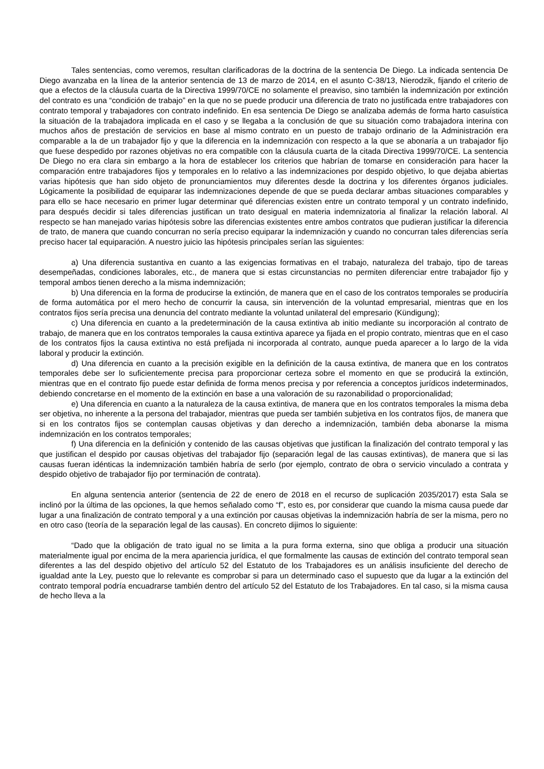Tales sentencias, como veremos, resultan clarificadoras de la doctrina de la sentencia De Diego. La indicada sentencia De Diego avanzaba en la línea de la anterior sentencia de 13 de marzo de 2014, en el asunto C-38/13, Nierodzik, fijando el criterio de que a efectos de la cláusula cuarta de la Directiva 1999/70/CE no solamente el preaviso, sino también la indemnización por extinción del contrato es una “condición de trabajo” en la que no se puede producir una diferencia de trato no justificada entre trabajadores con contrato temporal y trabajadores con contrato indefinido. En esa sentencia De Diego se analizaba además de forma harto casuística la situación de la trabajadora implicada en el caso y se llegaba a la conclusión de que su situación como trabajadora interina con muchos años de prestación de servicios en base al mismo contrato en un puesto de trabajo ordinario de la Administración era comparable a la de un trabajador fijo y que la diferencia en la indemnización con respecto a la que se abonaría a un trabajador fijo que fuese despedido por razones objetivas no era compatible con la cláusula cuarta de la citada Directiva 1999/70/CE. La sentencia De Diego no era clara sin embargo a la hora de establecer los criterios que habrían de tomarse en consideración para hacer la comparación entre trabajadores fijos y temporales en lo relativo a las indemnizaciones por despido objetivo, lo que dejaba abiertas varias hipótesis que han sido objeto de pronunciamientos muy diferentes desde la doctrina y los diferentes órganos judiciales. Lógicamente la posibilidad de equiparar las indemnizaciones depende de que se pueda declarar ambas situaciones comparables y para ello se hace necesario en primer lugar determinar qué diferencias existen entre un contrato temporal y un contrato indefinido, para después decidir si tales diferencias justifican un trato desigual en materia indemnizatoria al finalizar la relación laboral. Al respecto se han manejado varias hipótesis sobre las diferencias existentes entre ambos contratos que pudieran justificar la diferencia de trato, de manera que cuando concurran no sería preciso equiparar la indemnización y cuando no concurran tales diferencias sería preciso hacer tal equiparación. A nuestro juicio las hipótesis principales serían las siguientes:
a) Una diferencia sustantiva en cuanto a las exigencias formativas en el trabajo, naturaleza del trabajo, tipo de tareas desempeñadas, condiciones laborales, etc., de manera que si estas circunstancias no permiten diferenciar entre trabajador fijo y temporal ambos tienen derecho a la misma indemnización;
b) Una diferencia en la forma de producirse la extinción, de manera que en el caso de los contratos temporales se produciría de forma automática por el mero hecho de concurrir la causa, sin intervención de la voluntad empresarial, mientras que en los contratos fijos sería precisa una denuncia del contrato mediante la voluntad unilateral del empresario (Kündigung);
c) Una diferencia en cuanto a la predeterminación de la causa extintiva ab initio mediante su incorporación al contrato de trabajo, de manera que en los contratos temporales la causa extintiva aparece ya fijada en el propio contrato, mientras que en el caso de los contratos fijos la causa extintiva no está prefijada ni incorporada al contrato, aunque pueda aparecer a lo largo de la vida laboral y producir la extinción.
d) Una diferencia en cuanto a la precisión exigible en la definición de la causa extintiva, de manera que en los contratos temporales debe ser lo suficientemente precisa para proporcionar certeza sobre el momento en que se producirá la extinción, mientras que en el contrato fijo puede estar definida de forma menos precisa y por referencia a conceptos jurídicos indeterminados, debiendo concretarse en el momento de la extinción en base a una valoración de su razonabilidad o proporcionalidad;
e) Una diferencia en cuanto a la naturaleza de la causa extintiva, de manera que en los contratos temporales la misma deba ser objetiva, no inherente a la persona del trabajador, mientras que pueda ser también subjetiva en los contratos fijos, de manera que si en los contratos fijos se contemplan causas objetivas y dan derecho a indemnización, también deba abonarse la misma indemnización en los contratos temporales;
f) Una diferencia en la definición y contenido de las causas objetivas que justifican la finalización del contrato temporal y las que justifican el despido por causas objetivas del trabajador fijo (separación legal de las causas extintivas), de manera que si las causas fueran idénticas la indemnización también habría de serlo (por ejemplo, contrato de obra o servicio vinculado a contrata y despido objetivo de trabajador fijo por terminación de contrata).
En alguna sentencia anterior (sentencia de 22 de enero de 2018 en el recurso de suplicación 2035/2017) esta Sala se inclinó por la última de las opciones, la que hemos señalado como “f”, esto es, por considerar que cuando la misma causa puede dar lugar a una finalización de contrato temporal y a una extinción por causas objetivas la indemnización habría de ser la misma, pero no en otro caso (teoría de la separación legal de las causas). En concreto dijimos lo siguiente:
“Dado que la obligación de trato igual no se limita a la pura forma externa, sino que obliga a producir una situación materialmente igual por encima de la mera apariencia jurídica, el que formalmente las causas de extinción del contrato temporal sean diferentes a las del despido objetivo del artículo 52 del Estatuto de los Trabajadores es un análisis insuficiente del derecho de igualdad ante la Ley, puesto que lo relevante es comprobar si para un determinado caso el supuesto que da lugar a la extinción del contrato temporal podría encuadrarse también dentro del artículo 52 del Estatuto de los Trabajadores. En tal caso, si la misma causa de hecho lleva a la